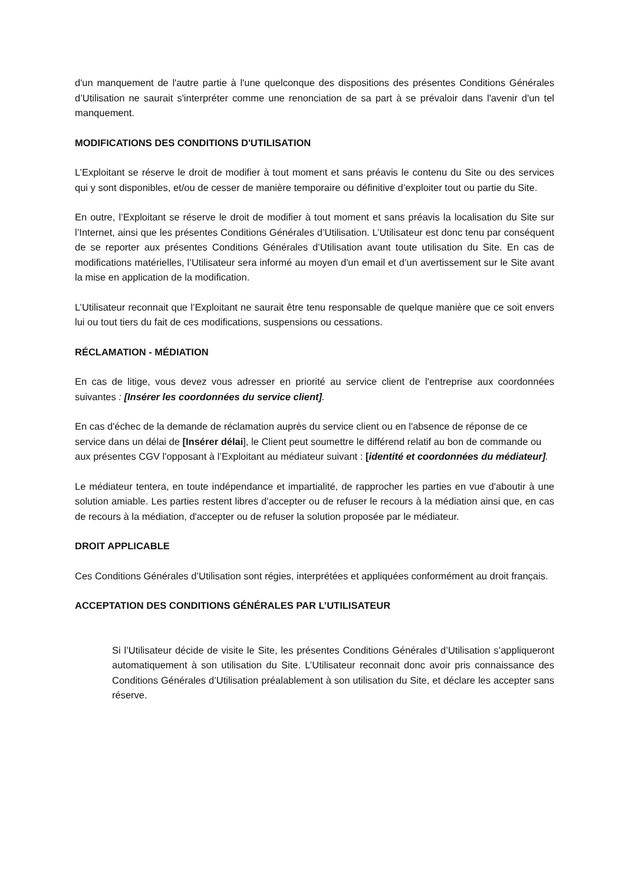d'un manquement de l'autre partie à l'une quelconque des dispositions des présentes Conditions Générales d’Utilisation ne saurait s'interpréter comme une renonciation de sa part à se prévaloir dans l'avenir d'un tel manquement.
MODIFICATIONS DES CONDITIONS D'UTILISATION
L’Exploitant se réserve le droit de modifier à tout moment et sans préavis le contenu du Site ou des services qui y sont disponibles, et/ou de cesser de manière temporaire ou définitive d’exploiter tout ou partie du Site.
En outre, l’Exploitant se réserve le droit de modifier à tout moment et sans préavis la localisation du Site sur l’Internet, ainsi que les présentes Conditions Générales d’Utilisation. L’Utilisateur est donc tenu par conséquent de se reporter aux présentes Conditions Générales d’Utilisation avant toute utilisation du Site. En cas de modifications matérielles, l’Utilisateur sera informé au moyen d'un email et d’un avertissement sur le Site avant la mise en application de la modification.
L’Utilisateur reconnait que l’Exploitant ne saurait être tenu responsable de quelque manière que ce soit envers lui ou tout tiers du fait de ces modifications, suspensions ou cessations.
RÉCLAMATION - MÉDIATION
En cas de litige, vous devez vous adresser en priorité au service client de l'entreprise aux coordonnées suivantes : [Insérer les coordonnées du service client].
En cas d'échec de la demande de réclamation auprès du service client ou en l'absence de réponse de ce service dans un délai de [Insérer délai], le Client peut soumettre le différend relatif au bon de commande ou aux présentes CGV l'opposant à l’Exploitant au médiateur suivant : [identité et coordonnées du médiateur].
Le médiateur tentera, en toute indépendance et impartialité, de rapprocher les parties en vue d'aboutir à une solution amiable. Les parties restent libres d'accepter ou de refuser le recours à la médiation ainsi que, en cas de recours à la médiation, d'accepter ou de refuser la solution proposée par le médiateur.
DROIT APPLICABLE
Ces Conditions Générales d’Utilisation sont régies, interprétées et appliquées conformément au droit français.
ACCEPTATION DES CONDITIONS GÉNÉRALES PAR L’UTILISATEUR
Si l’Utilisateur décide de visite le Site, les présentes Conditions Générales d’Utilisation s’appliqueront automatiquement à son utilisation du Site. L’Utilisateur reconnait donc avoir pris connaissance des Conditions Générales d’Utilisation préalablement à son utilisation du Site, et déclare les accepter sans réserve.